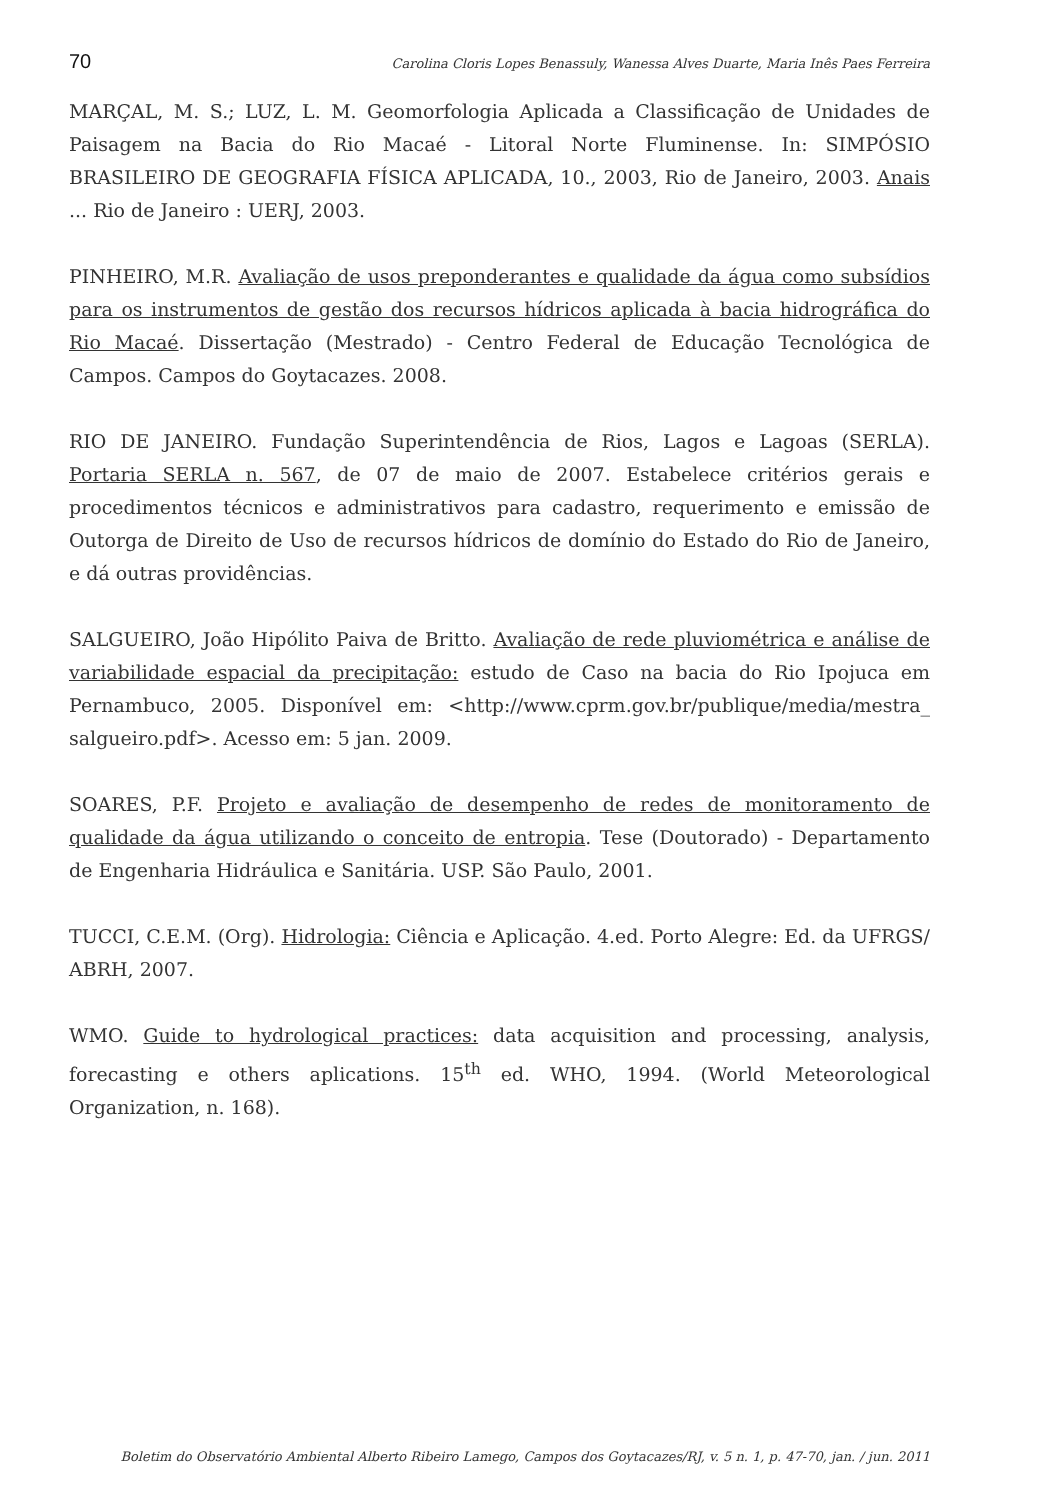70 Carolina Cloris Lopes Benassuly, Wanessa Alves Duarte, Maria Inês Paes Ferreira
MARÇAL, M. S.; LUZ, L. M. Geomorfologia Aplicada a Classificação de Unidades de Paisagem na Bacia do Rio Macaé - Litoral Norte Fluminense. In: SIMPÓSIO BRASILEIRO DE GEOGRAFIA FÍSICA APLICADA, 10., 2003, Rio de Janeiro, 2003. Anais ... Rio de Janeiro : UERJ, 2003.
PINHEIRO, M.R. Avaliação de usos preponderantes e qualidade da água como subsídios para os instrumentos de gestão dos recursos hídricos aplicada à bacia hidrográfica do Rio Macaé. Dissertação (Mestrado) - Centro Federal de Educação Tecnológica de Campos. Campos do Goytacazes. 2008.
RIO DE JANEIRO. Fundação Superintendência de Rios, Lagos e Lagoas (SERLA). Portaria SERLA n. 567, de 07 de maio de 2007. Estabelece critérios gerais e procedimentos técnicos e administrativos para cadastro, requerimento e emissão de Outorga de Direito de Uso de recursos hídricos de domínio do Estado do Rio de Janeiro, e dá outras providências.
SALGUEIRO, João Hipólito Paiva de Britto. Avaliação de rede pluviométrica e análise de variabilidade espacial da precipitação: estudo de Caso na bacia do Rio Ipojuca em Pernambuco, 2005. Disponível em: <http://www.cprm.gov.br/publique/media/mestra_ salgueiro.pdf>. Acesso em: 5 jan. 2009.
SOARES, P.F. Projeto e avaliação de desempenho de redes de monitoramento de qualidade da água utilizando o conceito de entropia. Tese (Doutorado) - Departamento de Engenharia Hidráulica e Sanitária. USP. São Paulo, 2001.
TUCCI, C.E.M. (Org). Hidrologia: Ciência e Aplicação. 4.ed. Porto Alegre: Ed. da UFRGS/ ABRH, 2007.
WMO. Guide to hydrological practices: data acquisition and processing, analysis, forecasting e others aplications. 15<sup>th</sup> ed. WHO, 1994. (World Meteorological Organization, n. 168).
Boletim do Observatório Ambiental Alberto Ribeiro Lamego, Campos dos Goytacazes/RJ, v. 5 n. 1, p. 47-70, jan. / jun. 2011